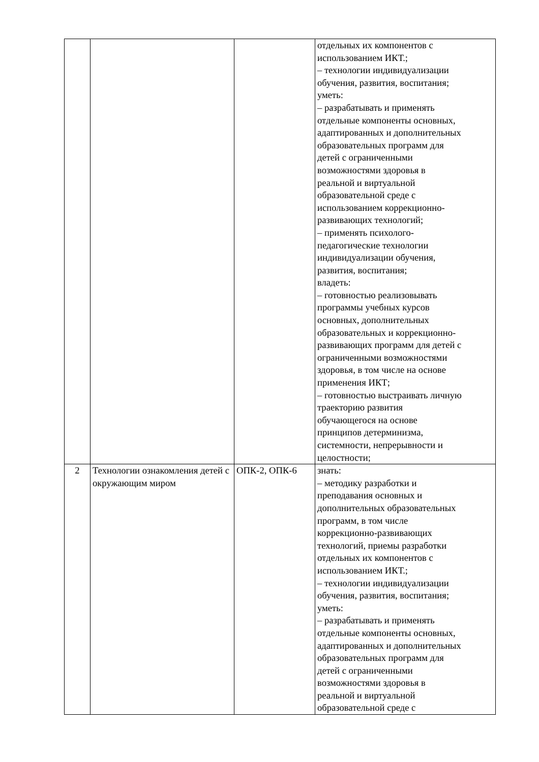| | | | отдельных их компонентов с использованием ИКТ.; – технологии индивидуализации обучения, развития, воспитания; уметь: – разрабатывать и применять отдельные компоненты основных, адаптированных и дополнительных образовательных программ для детей с ограниченными возможностями здоровья в реальной и виртуальной образовательной среде с использованием коррекционно- развивающих технологий; – применять психолого- педагогические технологии индивидуализации обучения, развития, воспитания; владеть: – готовностью реализовывать программы учебных курсов основных, дополнительных образовательных и коррекционно- развивающих программ для детей с ограниченными возможностями здоровья, в том числе на основе применения ИКТ; – готовностью выстраивать личную траекторию развития обучающегося на основе принципов детерминизма, системности, непрерывности и целостности; |
| 2 | Технологии ознакомления детей с окружающим миром | ОПК-2, ОПК-6 | знать: – методику разработки и преподавания основных и дополнительных образовательных программ, в том числе коррекционно-развивающих технологий, приемы разработки отдельных их компонентов с использованием ИКТ.; – технологии индивидуализации обучения, развития, воспитания; уметь: – разрабатывать и применять отдельные компоненты основных, адаптированных и дополнительных образовательных программ для детей с ограниченными возможностями здоровья в реальной и виртуальной образовательной среде с |